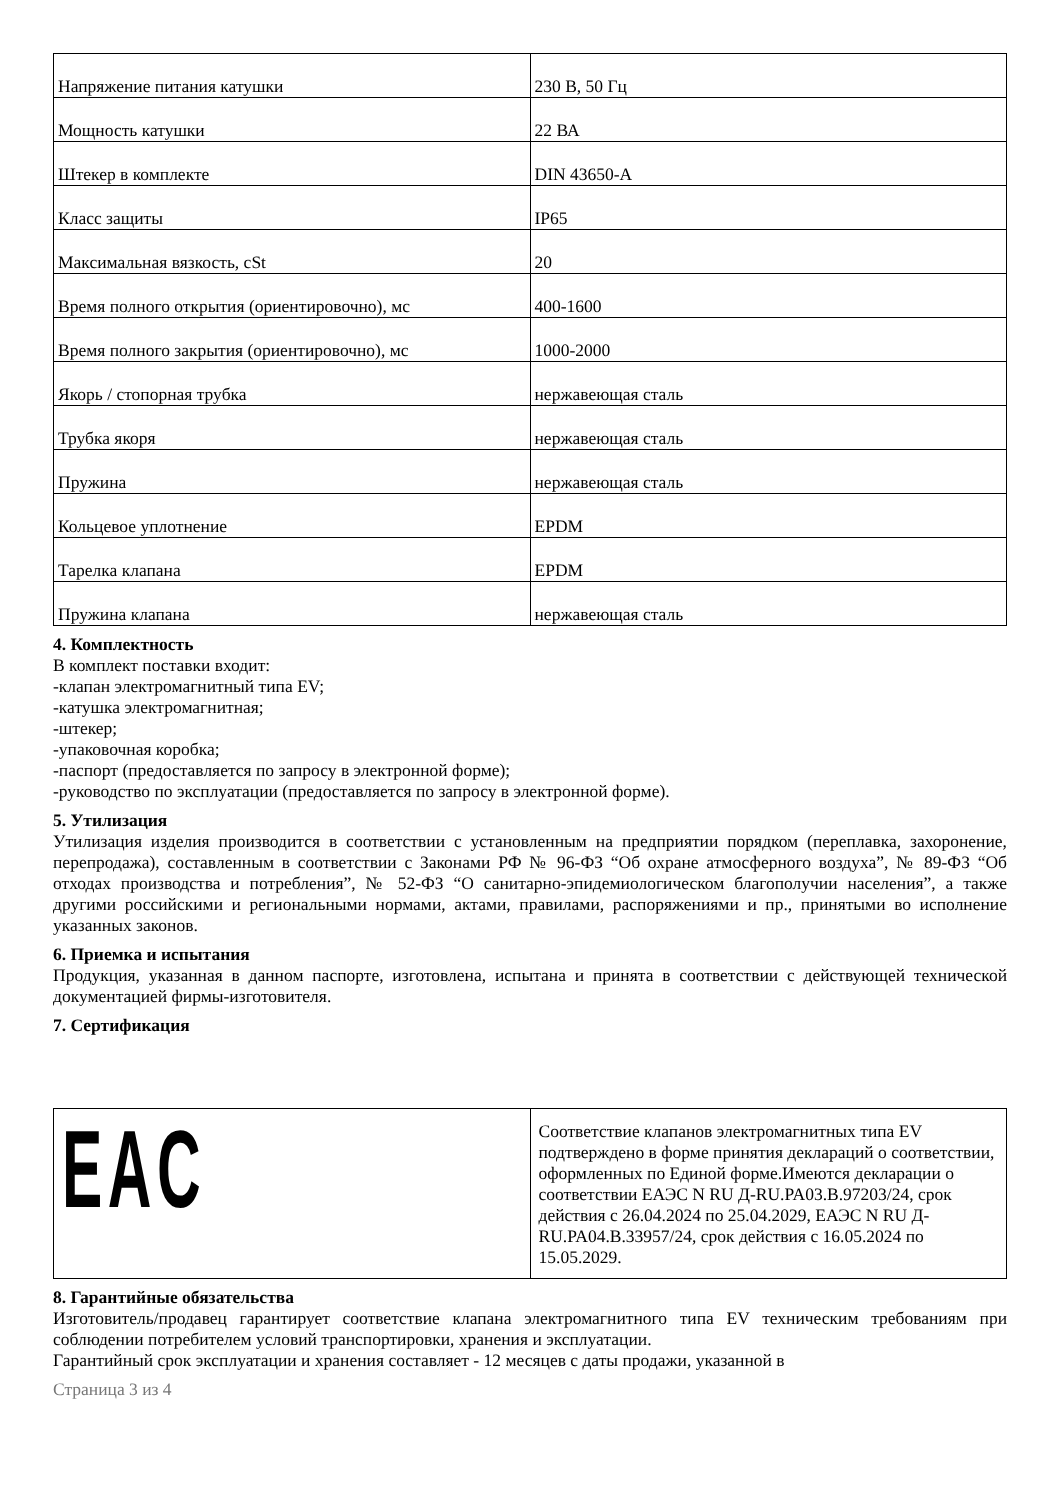| Напряжение питания катушки | 230 В, 50 Гц |
| Мощность катушки | 22 ВА |
| Штекер в комплекте | DIN 43650-A |
| Класс защиты | IP65 |
| Максимальная вязкость, cSt | 20 |
| Время полного открытия (ориентировочно), мс | 400-1600 |
| Время полного закрытия (ориентировочно), мс | 1000-2000 |
| Якорь / стопорная трубка | нержавеющая сталь |
| Трубка якоря | нержавеющая сталь |
| Пружина | нержавеющая сталь |
| Кольцевое уплотнение | EPDM |
| Тарелка клапана | EPDM |
| Пружина клапана | нержавеющая сталь |
4. Комплектность
В комплект поставки входит:
-клапан электромагнитный типа EV;
-катушка электромагнитная;
-штекер;
-упаковочная коробка;
-паспорт (предоставляется по запросу в электронной форме);
-руководство по эксплуатации (предоставляется по запросу в электронной форме).
5. Утилизация
Утилизация изделия производится в соответствии с установленным на предприятии порядком (переплавка, захоронение, перепродажа), составленным в соответствии с Законами РФ № 96-ФЗ “Об охране атмосферного воздуха”, № 89-ФЗ “Об отходах производства и потребления”, № 52-ФЗ “О санитарно-эпидемиологическом благополучии населения”, а также другими российскими и региональными нормами, актами, правилами, распоряжениями и пр., принятыми во исполнение указанных законов.
6. Приемка и испытания
Продукция, указанная в данном паспорте, изготовлена, испытана и принята в соответствии с действующей технической документацией фирмы-изготовителя.
7. Сертификация
| EAC | Соответствие клапанов электромагнитных типа EV подтверждено в форме принятия деклараций о соответствии, оформленных по Единой форме.Имеются декларации о соответствии ЕАЭС N RU Д-RU.PA03.B.97203/24, срок действия с 26.04.2024 по 25.04.2029, ЕАЭС N RU Д-RU.PA04.B.33957/24, срок действия с 16.05.2024 по 15.05.2029. |
8. Гарантийные обязательства
Изготовитель/продавец гарантирует соответствие клапана электромагнитного типа EV техническим требованиям при соблюдении потребителем условий транспортировки, хранения и эксплуатации.
Гарантийный срок эксплуатации и хранения составляет - 12 месяцев с даты продажи, указанной в
Страница 3 из 4